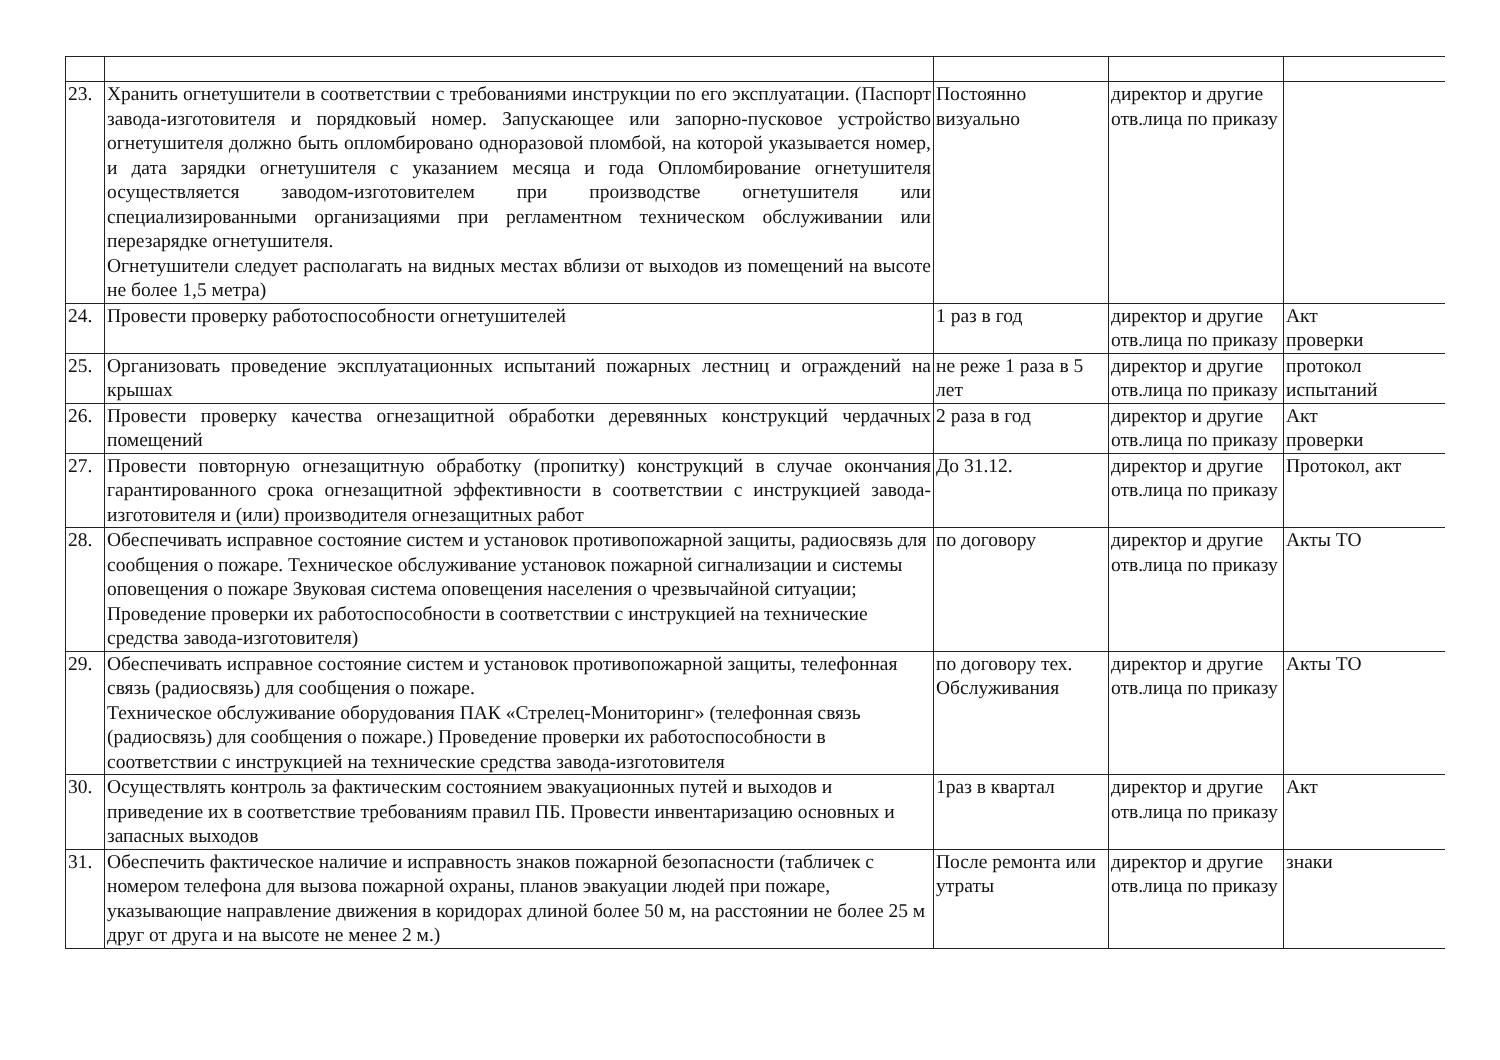| 23. | Хранить огнетушители в соответствии с требованиями инструкции по его эксплуатации. (Паспорт завода-изготовителя и порядковый номер. Запускающее или запорно-пусковое устройство огнетушителя должно быть опломбировано одноразовой пломбой, на которой указывается номер, и дата зарядки огнетушителя с указанием месяца и года Опломбирование огнетушителя осуществляется заводом-изготовителем при производстве огнетушителя или специализированными организациями при регламентном техническом обслуживании или перезарядке огнетушителя. Огнетушители следует располагать на видных местах вблизи от выходов из помещений на высоте не более 1,5 метра) | Постоянно визуально | директор и другие отв.лица по приказу | |
| 24. | Провести проверку работоспособности огнетушителей | 1 раз в год | директор и другие отв.лица по приказу | Акт проверки |
| 25. | Организовать проведение эксплуатационных испытаний пожарных лестниц и ограждений на крышах | не реже 1 раза в 5 лет | директор и другие отв.лица по приказу | протокол испытаний |
| 26. | Провести проверку качества огнезащитной обработки деревянных конструкций чердачных помещений | 2 раза в год | директор и другие отв.лица по приказу | Акт проверки |
| 27. | Провести повторную огнезащитную обработку (пропитку) конструкций в случае окончания гарантированного срока огнезащитной эффективности в соответствии с инструкцией завода- изготовителя и (или) производителя огнезащитных работ | До 31.12. | директор и другие отв.лица по приказу | Протокол, акт |
| 28. | Обеспечивать исправное состояние систем и установок противопожарной защиты, радиосвязь для сообщения о пожаре. Техническое обслуживание установок пожарной сигнализации и системы оповещения о пожаре Звуковая система оповещения населения о чрезвычайной ситуации; Проведение проверки их работоспособности в соответствии с инструкцией на технические средства завода-изготовителя) | по договору | директор и другие отв.лица по приказу | Акты ТО |
| 29. | Обеспечивать исправное состояние систем и установок противопожарной защиты, телефонная связь (радиосвязь) для сообщения о пожаре. Техническое обслуживание оборудования ПАК «Стрелец-Мониторинг» (телефонная связь (радиосвязь) для сообщения о пожаре.) Проведение проверки их работоспособности в соответствии с инструкцией на технические средства завода-изготовителя | по договору тех. Обслуживания | директор и другие отв.лица по приказу | Акты ТО |
| 30. | Осуществлять контроль за фактическим состоянием эвакуационных путей и выходов и приведение их в соответствие требованиям правил ПБ. Провести инвентаризацию основных и запасных выходов | 1раз в квартал | директор и другие отв.лица по приказу | Акт |
| 31. | Обеспечить фактическое наличие и исправность знаков пожарной безопасности (табличек с номером телефона для вызова пожарной охраны, планов эвакуации людей при пожаре, указывающие направление движения в коридорах длиной более 50 м, на расстоянии не более 25 м друг от друга и на высоте не менее 2 м.) | После ремонта или утраты | директор и другие отв.лица по приказу | знаки |